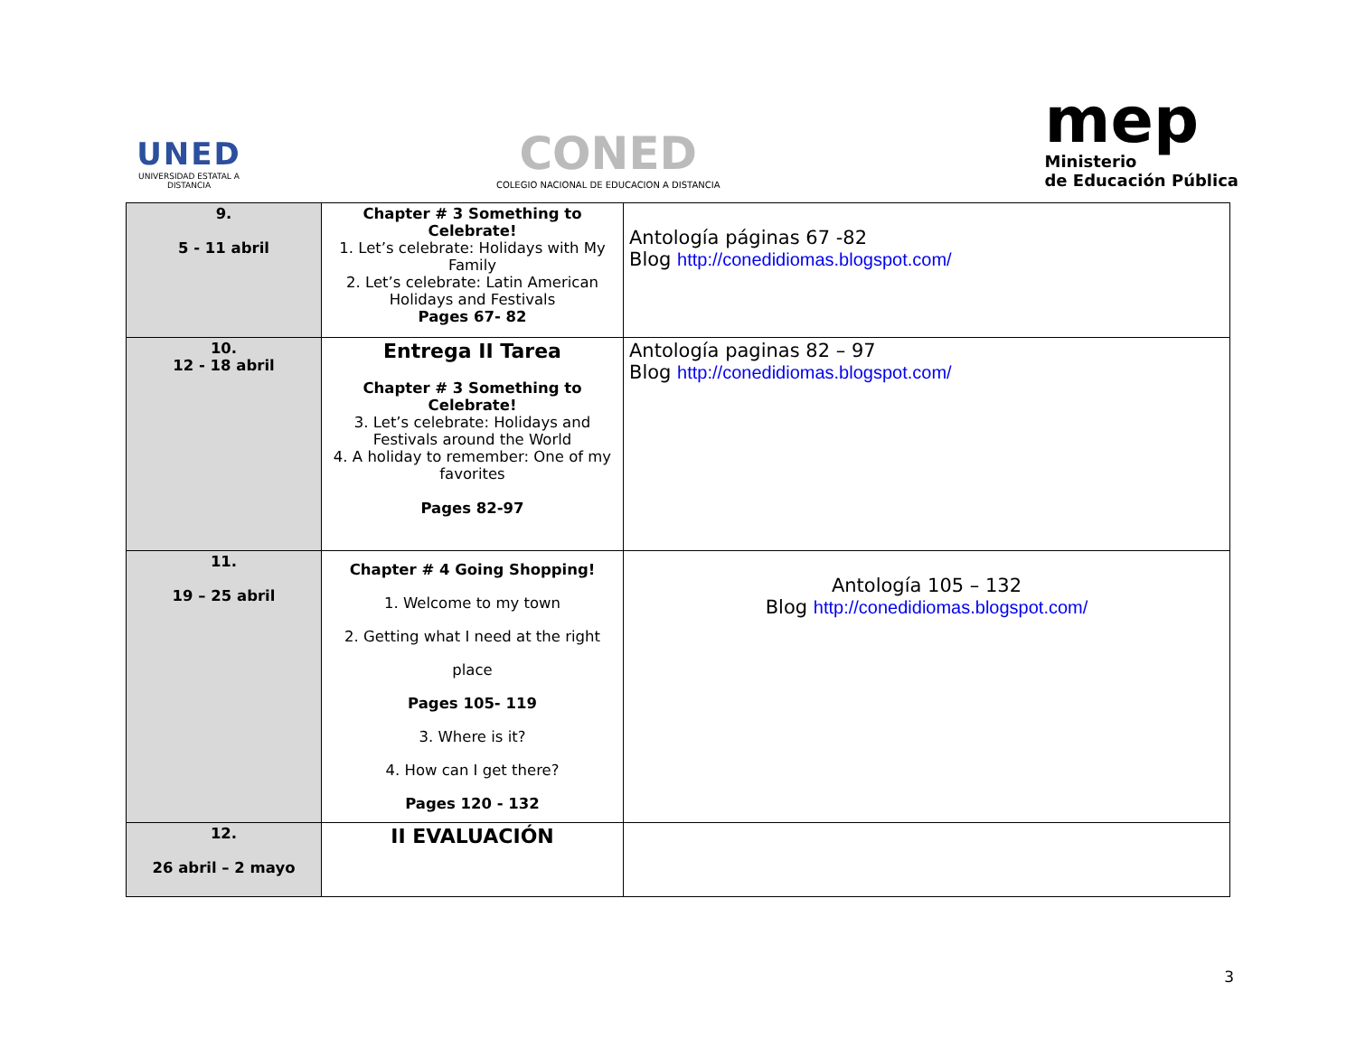UNED
UNIVERSIDAD ESTATAL A DISTANCIA
CONED
COLEGIO NACIONAL DE EDUCACION A DISTANCIA
mep
Ministerio
de Educación Pública
| 9. 5 - 11 abril | Chapter # 3 Something to Celebrate! 1. Let’s celebrate: Holidays with My Family 2. Let’s celebrate: Latin American Holidays and Festivals Pages 67- 82 | Antología páginas 67 -82 Blog http://conedidiomas.blogspot.com/ |
| 10. 12 - 18 abril | Entrega II Tarea Chapter # 3 Something to Celebrate! 3. Let’s celebrate: Holidays and Festivals around the World 4. A holiday to remember: One of my favorites Pages 82-97 | Antología paginas 82 – 97 Blog http://conedidiomas.blogspot.com/ |
| 11. 19 – 25 abril | Chapter # 4 Going Shopping! 1. Welcome to my town 2. Getting what I need at the right place Pages 105- 119 3. Where is it? 4. How can I get there? Pages 120 - 132 | Antología 105 – 132 Blog http://conedidiomas.blogspot.com/ |
| 12. 26 abril – 2 mayo | II EVALUACIÓN | |
3